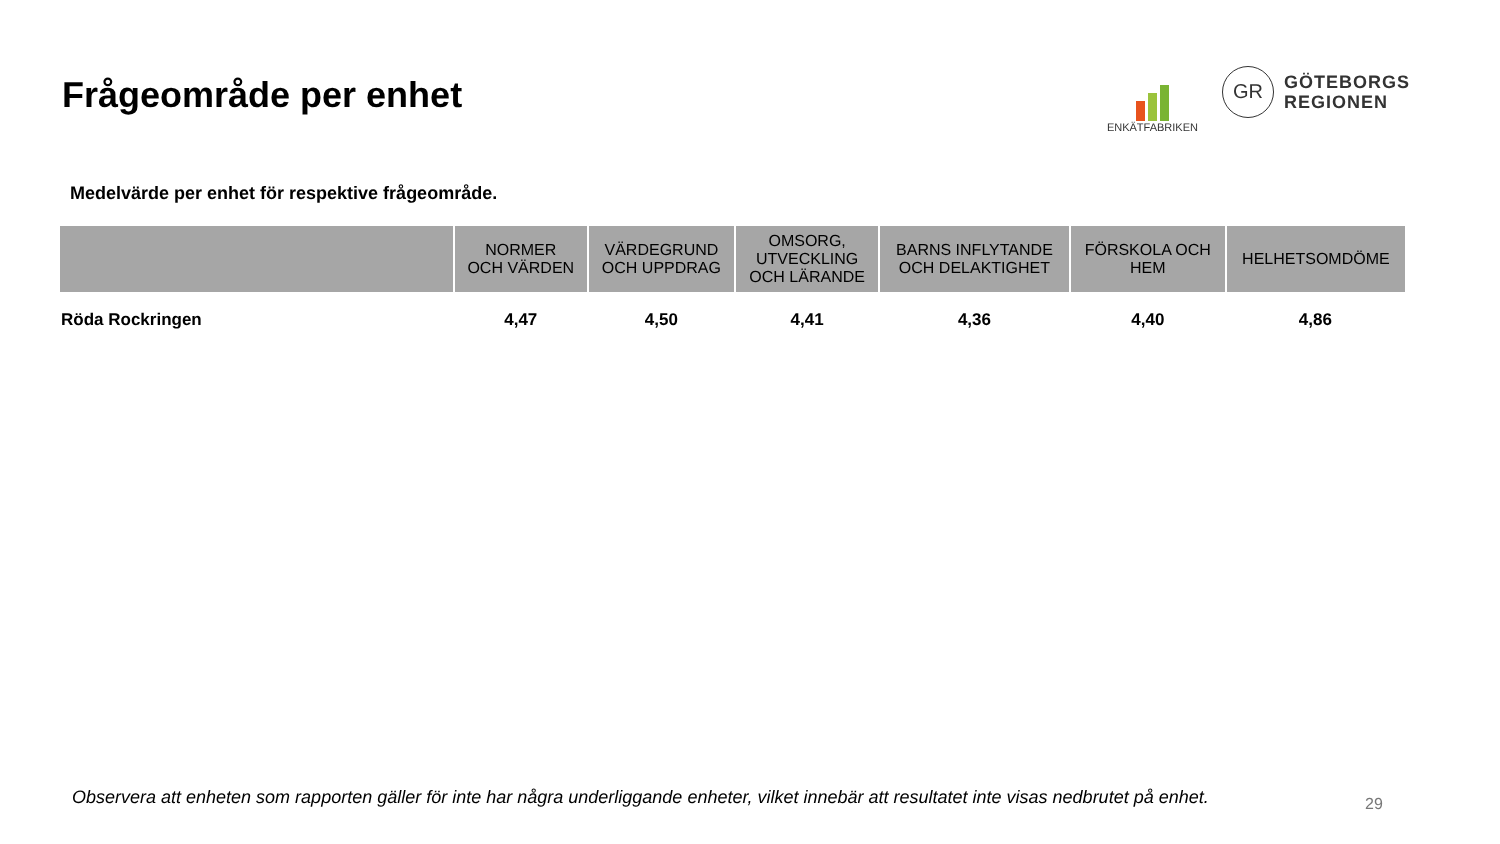Frågeområde per enhet
ENKÄTFABRIKEN
GR
GÖTEBORGS
REGIONEN
Medelvärde per enhet för respektive frågeområde.
| | NORMER OCH VÄRDEN | VÄRDEGRUND OCH UPPDRAG | OMSORG, UTVECKLING OCH LÄRANDE | BARNS INFLYTANDE OCH DELAKTIGHET | FÖRSKOLA OCH HEM | HELHETSOMDÖME |
| --- | --- | --- | --- | --- | --- | --- |
| Röda Rockringen | 4,47 | 4,50 | 4,41 | 4,36 | 4,40 | 4,86 |
Observera att enheten som rapporten gäller för inte har några underliggande enheter, vilket innebär att resultatet inte visas nedbrutet på enhet.
29